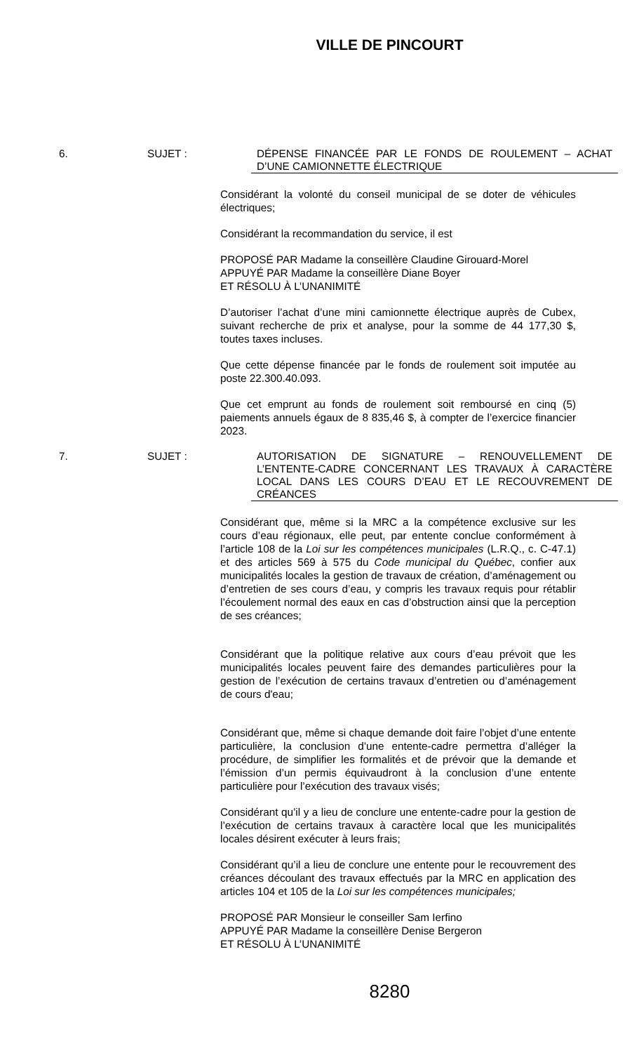VILLE DE PINCOURT
6. SUJET : DÉPENSE FINANCÉE PAR LE FONDS DE ROULEMENT – ACHAT D’UNE CAMIONNETTE ÉLECTRIQUE
Considérant la volonté du conseil municipal de se doter de véhicules électriques;
Considérant la recommandation du service, il est
PROPOSÉ PAR Madame la conseillère Claudine Girouard-Morel
APPUYÉ PAR Madame la conseillère Diane Boyer
ET RÉSOLU À L’UNANIMITÉ
D’autoriser l’achat d’une mini camionnette électrique auprès de Cubex, suivant recherche de prix et analyse, pour la somme de 44 177,30 $, toutes taxes incluses.
Que cette dépense financée par le fonds de roulement soit imputée au poste 22.300.40.093.
Que cet emprunt au fonds de roulement soit remboursé en cinq (5) paiements annuels égaux de 8 835,46 $, à compter de l’exercice financier 2023.
7. SUJET : AUTORISATION DE SIGNATURE – RENOUVELLEMENT DE L’ENTENTE-CADRE CONCERNANT LES TRAVAUX À CARACTÈRE LOCAL DANS LES COURS D’EAU ET LE RECOUVREMENT DE CRÉANCES
Considérant que, même si la MRC a la compétence exclusive sur les cours d’eau régionaux, elle peut, par entente conclue conformément à l’article 108 de la Loi sur les compétences municipales (L.R.Q., c. C-47.1) et des articles 569 à 575 du Code municipal du Québec, confier aux municipalités locales la gestion de travaux de création, d’aménagement ou d’entretien de ses cours d’eau, y compris les travaux requis pour rétablir l’écoulement normal des eaux en cas d’obstruction ainsi que la perception de ses créances;
Considérant que la politique relative aux cours d’eau prévoit que les municipalités locales peuvent faire des demandes particulières pour la gestion de l’exécution de certains travaux d’entretien ou d’aménagement de cours d'eau;
Considérant que, même si chaque demande doit faire l’objet d’une entente particulière, la conclusion d’une entente-cadre permettra d’alléger la procédure, de simplifier les formalités et de prévoir que la demande et l’émission d’un permis équivaudront à la conclusion d’une entente particulière pour l’exécution des travaux visés;
Considérant qu’il y a lieu de conclure une entente-cadre pour la gestion de l’exécution de certains travaux à caractère local que les municipalités locales désirent exécuter à leurs frais;
Considérant qu’il a lieu de conclure une entente pour le recouvrement des créances découlant des travaux effectués par la MRC en application des articles 104 et 105 de la Loi sur les compétences municipales;
PROPOSÉ PAR Monsieur le conseiller Sam Ierfino
APPUYÉ PAR Madame la conseillère Denise Bergeron
ET RÉSOLU À L’UNANIMITÉ
8280